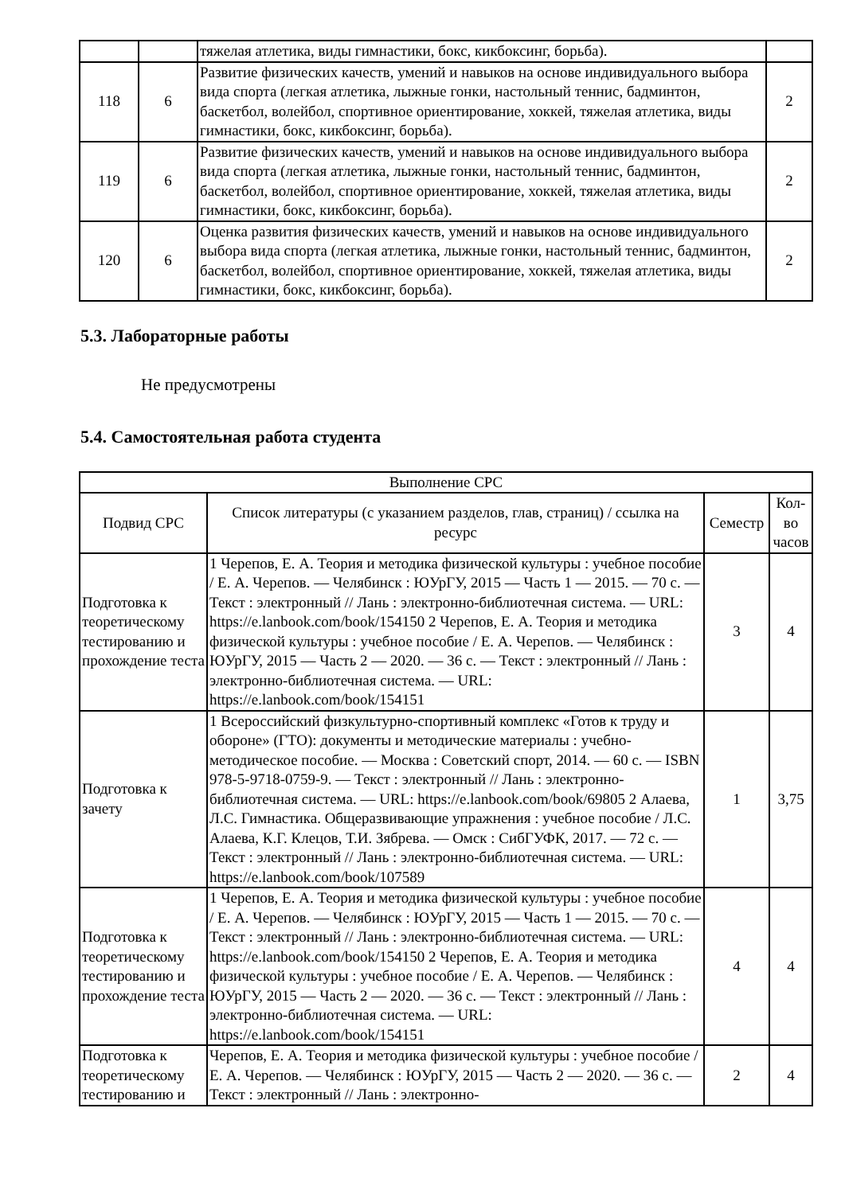| | | тяжелая атлетика, виды гимнастики, бокс, кикбоксинг, борьба). | |
| 118 | 6 | Развитие физических качеств, умений и навыков на основе индивидуального выбора вида спорта (легкая атлетика, лыжные гонки, настольный теннис, бадминтон, баскетбол, волейбол, спортивное ориентирование, хоккей, тяжелая атлетика, виды гимнастики, бокс, кикбоксинг, борьба). | 2 |
| 119 | 6 | Развитие физических качеств, умений и навыков на основе индивидуального выбора вида спорта (легкая атлетика, лыжные гонки, настольный теннис, бадминтон, баскетбол, волейбол, спортивное ориентирование, хоккей, тяжелая атлетика, виды гимнастики, бокс, кикбоксинг, борьба). | 2 |
| 120 | 6 | Оценка развития физических качеств, умений и навыков на основе индивидуального выбора вида спорта (легкая атлетика, лыжные гонки, настольный теннис, бадминтон, баскетбол, волейбол, спортивное ориентирование, хоккей, тяжелая атлетика, виды гимнастики, бокс, кикбоксинг, борьба). | 2 |
5.3. Лабораторные работы
Не предусмотрены
5.4. Самостоятельная работа студента
| Выполнение СРС | | | |
| Подвид СРС | Список литературы (с указанием разделов, глав, страниц) / ссылка на ресурс | Семестр | Кол-во часов |
| Подготовка к теоретическому тестированию и прохождение теста | 1 Черепов, Е. А. Теория и методика физической культуры : учебное пособие / Е. А. Черепов. — Челябинск : ЮУрГУ, 2015 — Часть 1 — 2015. — 70 с. — Текст : электронный // Лань : электронно-библиотечная система. — URL: https://e.lanbook.com/book/154150 2 Черепов, Е. А. Теория и методика физической культуры : учебное пособие / Е. А. Черепов. — Челябинск : ЮУрГУ, 2015 — Часть 2 — 2020. — 36 с. — Текст : электронный // Лань : электронно-библиотечная система. — URL: https://e.lanbook.com/book/154151 | 3 | 4 |
| Подготовка к зачету | 1 Всероссийский физкультурно-спортивный комплекс «Готов к труду и обороне» (ГТО): документы и методические материалы : учебно-методическое пособие. — Москва : Советский спорт, 2014. — 60 с. — ISBN 978-5-9718-0759-9. — Текст : электронный // Лань : электронно-библиотечная система. — URL: https://e.lanbook.com/book/69805 2 Алаева, Л.С. Гимнастика. Общеразвивающие упражнения : учебное пособие / Л.С. Алаева, К.Г. Клецов, Т.И. Зябрева. — Омск : СибГУФК, 2017. — 72 с. — Текст : электронный // Лань : электронно-библиотечная система. — URL: https://e.lanbook.com/book/107589 | 1 | 3,75 |
| Подготовка к теоретическому тестированию и прохождение теста | 1 Черепов, Е. А. Теория и методика физической культуры : учебное пособие / Е. А. Черепов. — Челябинск : ЮУрГУ, 2015 — Часть 1 — 2015. — 70 с. — Текст : электронный // Лань : электронно-библиотечная система. — URL: https://e.lanbook.com/book/154150 2 Черепов, Е. А. Теория и методика физической культуры : учебное пособие / Е. А. Черепов. — Челябинск : ЮУрГУ, 2015 — Часть 2 — 2020. — 36 с. — Текст : электронный // Лань : электронно-библиотечная система. — URL: https://e.lanbook.com/book/154151 | 4 | 4 |
| Подготовка к теоретическому тестированию и | Черепов, Е. А. Теория и методика физической культуры : учебное пособие / Е. А. Черепов. — Челябинск : ЮУрГУ, 2015 — Часть 2 — 2020. — 36 с. — Текст : электронный // Лань : электронно- | 2 | 4 |